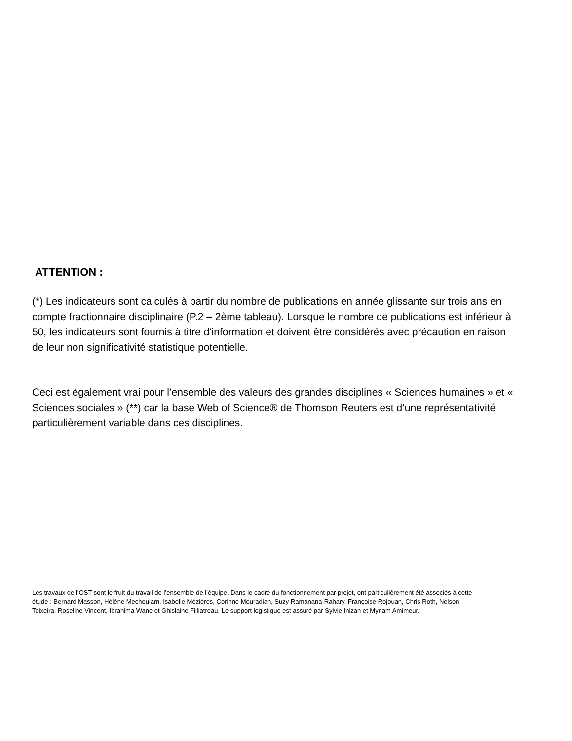ATTENTION :
(*) Les indicateurs sont calculés à partir du nombre de publications en année glissante sur trois ans en compte fractionnaire disciplinaire (P.2 – 2ème tableau). Lorsque le nombre de publications est inférieur à 50, les indicateurs sont fournis à titre d'information et doivent être considérés avec précaution en raison de leur non significativité statistique potentielle.
Ceci est également vrai pour l’ensemble des valeurs des grandes disciplines « Sciences humaines » et « Sciences sociales » (**) car la base Web of Science® de Thomson Reuters est d’une représentativité particulièrement variable dans ces disciplines.
Les travaux de l’OST sont le fruit du travail de l’ensemble de l’équipe. Dans le cadre du fonctionnement par projet, ont particulièrement été associés à cette étude : Bernard Masson, Hélène Mechoulam, Isabelle Mézières, Corinne Mouradian, Suzy Ramanana-Rahary, Françoise Rojouan, Chris Roth, Nelson Teixeira, Roseline Vincent, Ibrahima Wane et Ghislaine Filliatreau. Le support logistique est assuré par Sylvie Inizan et Myriam Amimeur.